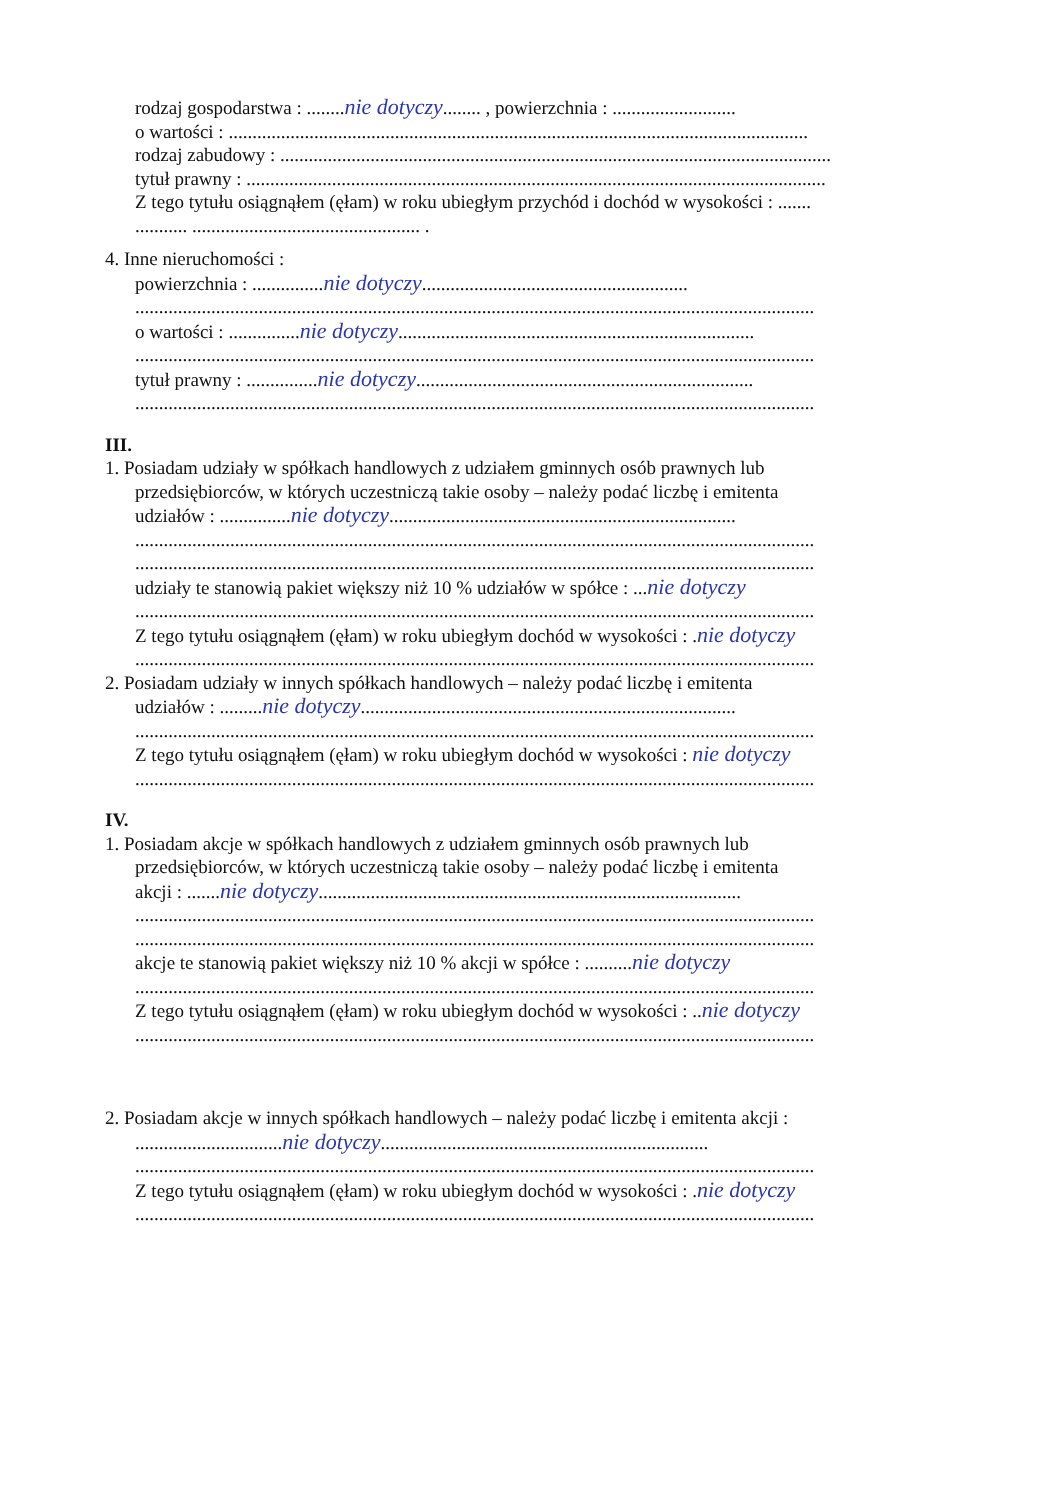rodzaj gospodarstwa : ........nie dotyczy........ , powierzchnia : ..........................
o wartości : ..........................................................................................................................
rodzaj zabudowy : ....................................................................................................................
tytuł prawny : ..........................................................................................................................
Z tego tytułu osiągnąłem (ęłam) w roku ubiegłym przychód i dochód w wysokości : .......
........... ................................................ .
4. Inne nieruchomości :
powierzchnia : ...............nie dotyczy........................................................
...............................................................................................................................................
o wartości : ...............nie dotyczy...........................................................................
...............................................................................................................................................
tytuł prawny : ...............nie dotyczy.......................................................................
...............................................................................................................................................
III.
1. Posiadam udziały w spółkach handlowych z udziałem gminnych osób prawnych lub
przedsiębiorców, w których uczestniczą takie osoby – należy podać liczbę i emitenta
udziałów : ...............nie dotyczy.........................................................................
...............................................................................................................................................
...............................................................................................................................................
udziały te stanowią pakiet większy niż 10 % udziałów w spółce : ...nie dotyczy
...............................................................................................................................................
Z tego tytułu osiągnąłem (ęłam) w roku ubiegłym dochód w wysokości : .nie dotyczy
...............................................................................................................................................
2. Posiadam udziały w innych spółkach handlowych – należy podać liczbę i emitenta
udziałów : .........nie dotyczy...............................................................................
...............................................................................................................................................
Z tego tytułu osiągnąłem (ęłam) w roku ubiegłym dochód w wysokości : nie dotyczy
...............................................................................................................................................
IV.
1. Posiadam akcje w spółkach handlowych z udziałem gminnych osób prawnych lub
przedsiębiorców, w których uczestniczą takie osoby – należy podać liczbę i emitenta
akcji : .......nie dotyczy.........................................................................................
...............................................................................................................................................
...............................................................................................................................................
akcje te stanowią pakiet większy niż 10 % akcji w spółce : ..........nie dotyczy
...............................................................................................................................................
Z tego tytułu osiągnąłem (ęłam) w roku ubiegłym dochód w wysokości : ..nie dotyczy
...............................................................................................................................................
2. Posiadam akcje w innych spółkach handlowych – należy podać liczbę i emitenta akcji :
...............................nie dotyczy.....................................................................
...............................................................................................................................................
Z tego tytułu osiągnąłem (ęłam) w roku ubiegłym dochód w wysokości : .nie dotyczy
...............................................................................................................................................